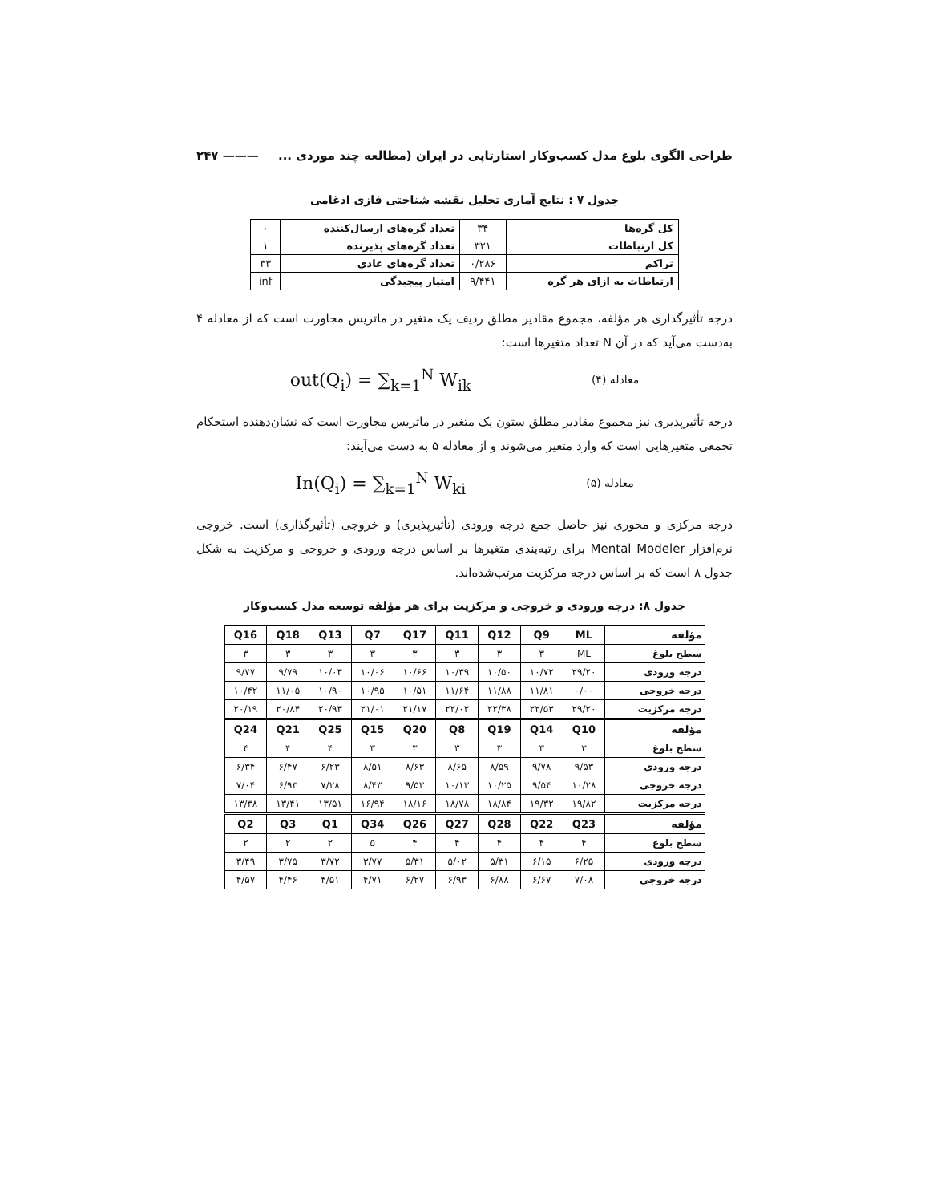طراحی الگوی بلوغ مدل کسب‌وکار استارتاپی در ایران (مطالعه چند موردی ... ——— ۲۴۷
جدول ۷ : نتایج آماری تحلیل نقشه شناختی فازی ادغامی
| کل گره‌ها | ۳۴ | تعداد گره‌های ارسال‌کننده | ۰ |
| کل ارتباطات | ۳۲۱ | تعداد گره‌های پذیرنده | ۱ |
| تراکم | ۰/۲۸۶ | تعداد گره‌های عادی | ۳۳ |
| ارتباطات به ازای هر گره | ۹/۴۴۱ | امتیاز پیچیدگی | inf |
درجه تأثیرگذاری هر مؤلفه، مجموع مقادیر مطلق ردیف یک متغیر در ماتریس مجاورت است که از معادله ۴ به‌دست می‌آید که در آن N تعداد متغیرها است:
معادله (۴) out(Q<sub>i</sub>) = ∑<sub>k=1</sub><sup>N</sup> W<sub>ik</sub>
درجه تأثیرپذیری نیز مجموع مقادیر مطلق ستون یک متغیر در ماتریس مجاورت است که نشان‌دهنده استحکام تجمعی متغیرهایی است که وارد متغیر می‌شوند و از معادله ۵ به دست می‌آیند:
معادله (۵) In(Q<sub>i</sub>) = ∑<sub>k=1</sub><sup>N</sup> W<sub>ki</sub>
درجه مرکزی و محوری نیز حاصل جمع درجه ورودی (تأثیرپذیری) و خروجی (تأثیرگذاری) است. خروجی نرم‌افزار Mental Modeler برای رتبه‌بندی متغیرها بر اساس درجه ورودی و خروجی و مرکزیت به شکل جدول ۸ است که بر اساس درجه مرکزیت مرتب‌شده‌اند.
جدول ۸: درجه ورودی و خروجی و مرکزیت برای هر مؤلفه توسعه مدل کسب‌وکار
| مؤلفه | ML | Q9 | Q12 | Q11 | Q17 | Q7 | Q13 | Q18 | Q16 |
| سطح بلوغ | ML | ۳ | ۳ | ۳ | ۳ | ۳ | ۳ | ۳ | ۳ |
| درجه ورودی | ۲۹/۲۰ | ۱۰/۷۲ | ۱۰/۵۰ | ۱۰/۳۹ | ۱۰/۶۶ | ۱۰/۰۶ | ۱۰/۰۳ | ۹/۷۹ | ۹/۷۷ |
| درجه خروجی | ۰/۰۰ | ۱۱/۸۱ | ۱۱/۸۸ | ۱۱/۶۴ | ۱۰/۵۱ | ۱۰/۹۵ | ۱۰/۹۰ | ۱۱/۰۵ | ۱۰/۴۲ |
| درجه مرکزیت | ۲۹/۲۰ | ۲۲/۵۳ | ۲۲/۳۸ | ۲۲/۰۲ | ۲۱/۱۷ | ۲۱/۰۱ | ۲۰/۹۳ | ۲۰/۸۴ | ۲۰/۱۹ |
| مؤلفه | Q10 | Q14 | Q19 | Q8 | Q20 | Q15 | Q25 | Q21 | Q24 |
| سطح بلوغ | ۳ | ۳ | ۳ | ۳ | ۳ | ۳ | ۴ | ۴ | ۴ |
| درجه ورودی | ۹/۵۳ | ۹/۷۸ | ۸/۵۹ | ۸/۶۵ | ۸/۶۳ | ۸/۵۱ | ۶/۲۳ | ۶/۴۷ | ۶/۳۴ |
| درجه خروجی | ۱۰/۲۸ | ۹/۵۴ | ۱۰/۲۵ | ۱۰/۱۳ | ۹/۵۳ | ۸/۴۳ | ۷/۲۸ | ۶/۹۳ | ۷/۰۴ |
| درجه مرکزیت | ۱۹/۸۲ | ۱۹/۳۲ | ۱۸/۸۴ | ۱۸/۷۸ | ۱۸/۱۶ | ۱۶/۹۴ | ۱۳/۵۱ | ۱۳/۴۱ | ۱۳/۳۸ |
| مؤلفه | Q23 | Q22 | Q28 | Q27 | Q26 | Q34 | Q1 | Q3 | Q2 |
| سطح بلوغ | ۴ | ۴ | ۴ | ۴ | ۴ | ۵ | ۲ | ۲ | ۲ |
| درجه ورودی | ۶/۲۵ | ۶/۱۵ | ۵/۳۱ | ۵/۰۲ | ۵/۳۱ | ۳/۷۷ | ۳/۷۲ | ۳/۷۵ | ۳/۴۹ |
| درجه خروجی | ۷/۰۸ | ۶/۶۷ | ۶/۸۸ | ۶/۹۳ | ۶/۲۷ | ۴/۷۱ | ۴/۵۱ | ۴/۴۶ | ۴/۵۷ |